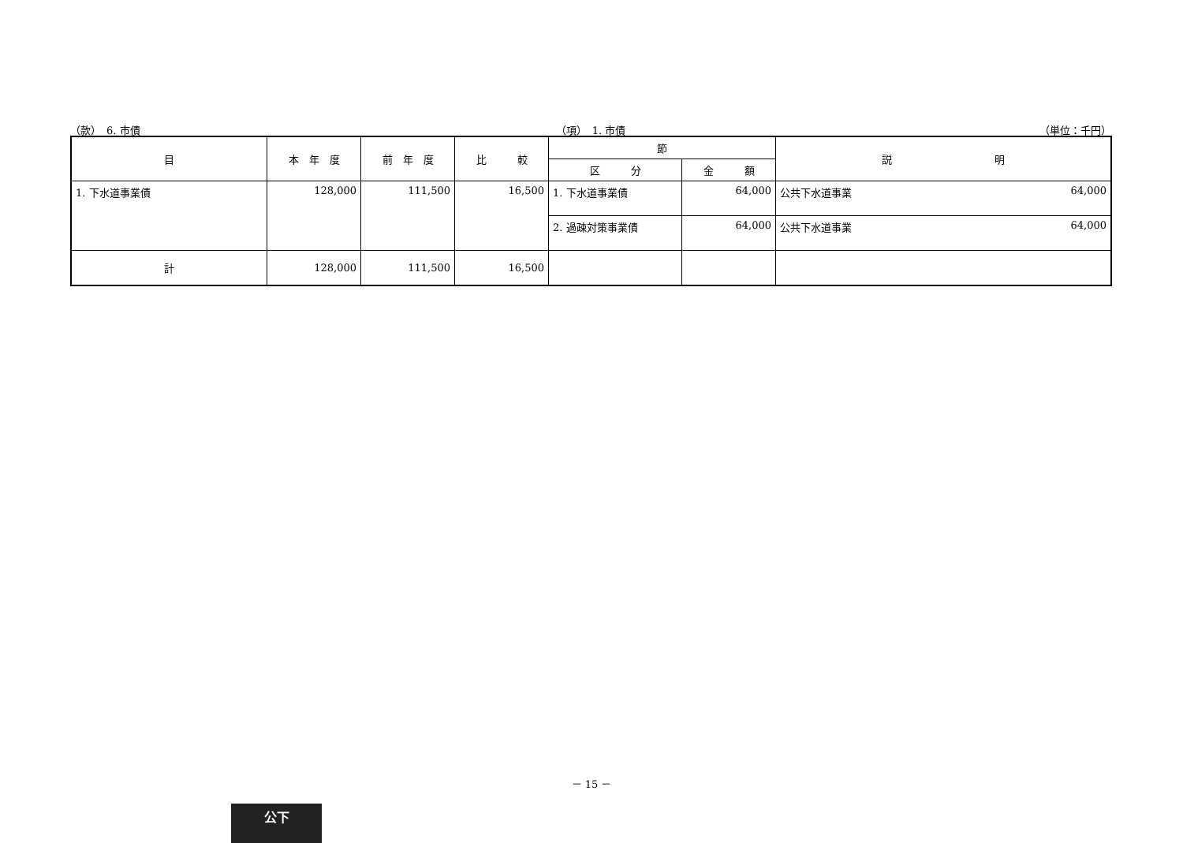（款）　6. 市債 （項）　1. 市債 （単位：千円）
| 目 | 本 年 度 | 前 年 度 | 比 較 | 節 | | 説 明 | |
| --- | --- | --- | --- | --- | --- | --- | --- |
| | | | | 区 分 | 金 額 | | |
| 1. 下水道事業債 | 128,000 | 111,500 | 16,500 | 1. 下水道事業債 | 64,000 | 公共下水道事業 | 64,000 |
| | | | | 2. 過疎対策事業債 | 64,000 | 公共下水道事業 | 64,000 |
| 計 | 128,000 | 111,500 | 16,500 | | | | |
－ 15 －
公下